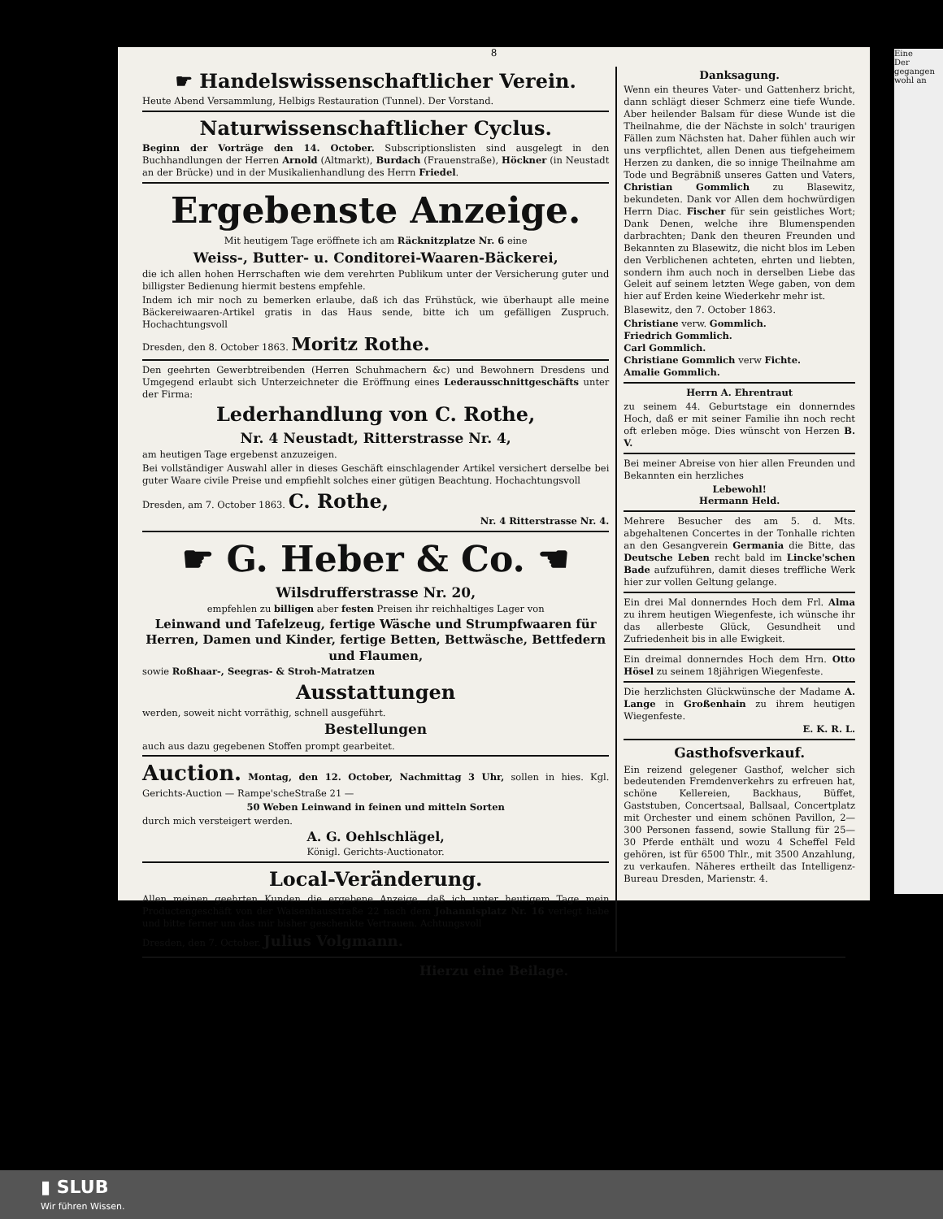8
☛ Handelswissenschaftlicher Verein.
Heute Abend Versammlung, Helbigs Restauration (Tunnel). Der Vorstand.
Naturwissenschaftlicher Cyclus.
Beginn der Vorträge den 14. October. Subscriptionslisten sind ausgelegt in den Buchhandlungen der Herren Arnold (Altmarkt), Burdach (Frauenstraße), Höckner (in Neustadt an der Brücke) und in der Musikalienhandlung des Herrn Friedel.
Ergebenste Anzeige.
Mit heutigem Tage eröffnete ich am Räcknitzplatze Nr. 6 eine
Weiss-, Butter- u. Conditorei-Waaren-Bäckerei,
die ich allen hohen Herrschaften wie dem verehrten Publikum unter der Versicherung guter und billigster Bedienung hiermit bestens empfehle.
Indem ich mir noch zu bemerken erlaube, daß ich das Frühstück, wie überhaupt alle meine Bäckereiwaaren-Artikel gratis in das Haus sende, bitte ich um gefälligen Zuspruch. Hochachtungsvoll
Dresden, den 8. October 1863. Moritz Rothe.
Den geehrten Gewerbtreibenden (Herren Schuhmachern &c) und Bewohnern Dresdens und Umgegend erlaubt sich Unterzeichneter die Eröffnung eines Lederausschnittgeschäfts unter der Firma:
Lederhandlung von C. Rothe,
Nr. 4 Neustadt, Ritterstrasse Nr. 4,
am heutigen Tage ergebenst anzuzeigen.
Bei vollständiger Auswahl aller in dieses Geschäft einschlagender Artikel versichert derselbe bei guter Waare civile Preise und empfiehlt solches einer gütigen Beachtung. Hochachtungsvoll
Dresden, am 7. October 1863. C. Rothe,
Nr. 4 Ritterstrasse Nr. 4.
☛ G. Heber & Co. ☚
Wilsdrufferstrasse Nr. 20,
empfehlen zu billigen aber festen Preisen ihr reichhaltiges Lager von
Leinwand und Tafelzeug, fertige Wäsche und Strumpfwaaren für Herren, Damen und Kinder, fertige Betten, Bettwäsche, Bettfedern und Flaumen,
sowie Roßhaar-, Seegras- & Stroh-Matratzen
Ausstattungen
werden, soweit nicht vorräthig, schnell ausgeführt.
Bestellungen
auch aus dazu gegebenen Stoffen prompt gearbeitet.
Auction. Montag, den 12. October, Nachmittag 3 Uhr, sollen in hies. Kgl. Gerichts-Auction — Rampe'scheStraße 21 —
50 Weben Leinwand in feinen und mitteln Sorten
durch mich versteigert werden.
A. G. Oehlschlägel,
Königl. Gerichts-Auctionator.
Local-Veränderung.
Allen meinen geehrten Kunden die ergebene Anzeige, daß ich unter heutigem Tage mein Productengeschäft von der Waisenhausstraße 22 nach dem Johannisplatz Nr. 16 verlegt habe und bitte ferner um das mir bisher geschenkte Vertrauen. Achtungsvoll
Dresden, den 7. October. Julius Volgmann.
Danksagung.
Wenn ein theures Vater- und Gattenherz bricht, dann schlägt dieser Schmerz eine tiefe Wunde. Aber heilender Balsam für diese Wunde ist die Theilnahme, die der Nächste in solch' traurigen Fällen zum Nächsten hat. Daher fühlen auch wir uns verpflichtet, allen Denen aus tiefgeheimem Herzen zu danken, die so innige Theilnahme am Tode und Begräbniß unseres Gatten und Vaters, Christian Gommlich zu Blasewitz, bekundeten. Dank vor Allen dem hochwürdigen Herrn Diac. Fischer für sein geistliches Wort; Dank Denen, welche ihre Blumenspenden darbrachten; Dank den theuren Freunden und Bekannten zu Blasewitz, die nicht blos im Leben den Verblichenen achteten, ehrten und liebten, sondern ihm auch noch in derselben Liebe das Geleit auf seinem letzten Wege gaben, von dem hier auf Erden keine Wiederkehr mehr ist.
Blasewitz, den 7. October 1863.
Christiane verw. Gommlich.
Friedrich Gommlich.
Carl Gommlich.
Christiane Gommlich verw Fichte.
Amalie Gommlich.
Herrn A. Ehrentraut
zu seinem 44. Geburtstage ein donnerndes Hoch, daß er mit seiner Familie ihn noch recht oft erleben möge. Dies wünscht von Herzen B. V.
Bei meiner Abreise von hier allen Freunden und Bekannten ein herzliches
Lebewohl!
Hermann Held.
Mehrere Besucher des am 5. d. Mts. abgehaltenen Concertes in der Tonhalle richten an den Gesangverein Germania die Bitte, das Deutsche Leben recht bald im Lincke'schen Bade aufzuführen, damit dieses treffliche Werk hier zur vollen Geltung gelange.
Ein drei Mal donnerndes Hoch dem Frl. Alma zu ihrem heutigen Wiegenfeste, ich wünsche ihr das allerbeste Glück, Gesundheit und Zufriedenheit bis in alle Ewigkeit.
Ein dreimal donnerndes Hoch dem Hrn. Otto Hösel zu seinem 18jährigen Wiegenfeste.
Die herzlichsten Glückwünsche der Madame A. Lange in Großenhain zu ihrem heutigen Wiegenfeste.
E. K. R. L.
Gasthofsverkauf.
Ein reizend gelegener Gasthof, welcher sich bedeutenden Fremdenverkehrs zu erfreuen hat, schöne Kellereien, Backhaus, Büffet, Gaststuben, Concertsaal, Ballsaal, Concertplatz mit Orchester und einem schönen Pavillon, 2—300 Personen fassend, sowie Stallung für 25—30 Pferde enthält und wozu 4 Scheffel Feld gehören, ist für 6500 Thlr., mit 3500 Anzahlung, zu verkaufen. Näheres ertheilt das Intelligenz-Bureau Dresden, Marienstr. 4.
Hierzu eine Beilage.
Eine
Der
gegangen
wohl an
▮ SLUB
Wir führen Wissen.